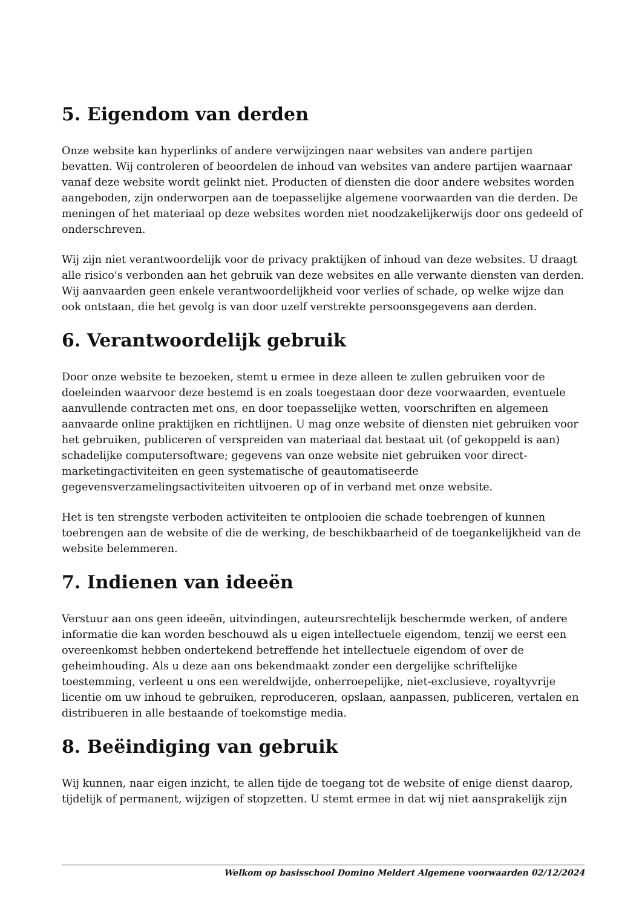5. Eigendom van derden
Onze website kan hyperlinks of andere verwijzingen naar websites van andere partijen bevatten. Wij controleren of beoordelen de inhoud van websites van andere partijen waarnaar vanaf deze website wordt gelinkt niet. Producten of diensten die door andere websites worden aangeboden, zijn onderworpen aan de toepasselijke algemene voorwaarden van die derden. De meningen of het materiaal op deze websites worden niet noodzakelijkerwijs door ons gedeeld of onderschreven.
Wij zijn niet verantwoordelijk voor de privacy praktijken of inhoud van deze websites. U draagt alle risico's verbonden aan het gebruik van deze websites en alle verwante diensten van derden. Wij aanvaarden geen enkele verantwoordelijkheid voor verlies of schade, op welke wijze dan ook ontstaan, die het gevolg is van door uzelf verstrekte persoonsgegevens aan derden.
6. Verantwoordelijk gebruik
Door onze website te bezoeken, stemt u ermee in deze alleen te zullen gebruiken voor de doeleinden waarvoor deze bestemd is en zoals toegestaan door deze voorwaarden, eventuele aanvullende contracten met ons, en door toepasselijke wetten, voorschriften en algemeen aanvaarde online praktijken en richtlijnen. U mag onze website of diensten niet gebruiken voor het gebruiken, publiceren of verspreiden van materiaal dat bestaat uit (of gekoppeld is aan) schadelijke computersoftware; gegevens van onze website niet gebruiken voor direct-marketingactiviteiten en geen systematische of geautomatiseerde gegevensverzamelingsactiviteiten uitvoeren op of in verband met onze website.
Het is ten strengste verboden activiteiten te ontplooien die schade toebrengen of kunnen toebrengen aan de website of die de werking, de beschikbaarheid of de toegankelijkheid van de website belemmeren.
7. Indienen van ideeën
Verstuur aan ons geen ideeën, uitvindingen, auteursrechtelijk beschermde werken, of andere informatie die kan worden beschouwd als u eigen intellectuele eigendom, tenzij we eerst een overeenkomst hebben ondertekend betreffende het intellectuele eigendom of over de geheimhouding. Als u deze aan ons bekendmaakt zonder een dergelijke schriftelijke toestemming, verleent u ons een wereldwijde, onherroepelijke, niet-exclusieve, royaltyvrije licentie om uw inhoud te gebruiken, reproduceren, opslaan, aanpassen, publiceren, vertalen en distribueren in alle bestaande of toekomstige media.
8. Beëindiging van gebruik
Wij kunnen, naar eigen inzicht, te allen tijde de toegang tot de website of enige dienst daarop, tijdelijk of permanent, wijzigen of stopzetten. U stemt ermee in dat wij niet aansprakelijk zijn
Welkom op basisschool Domino Meldert Algemene voorwaarden 02/12/2024